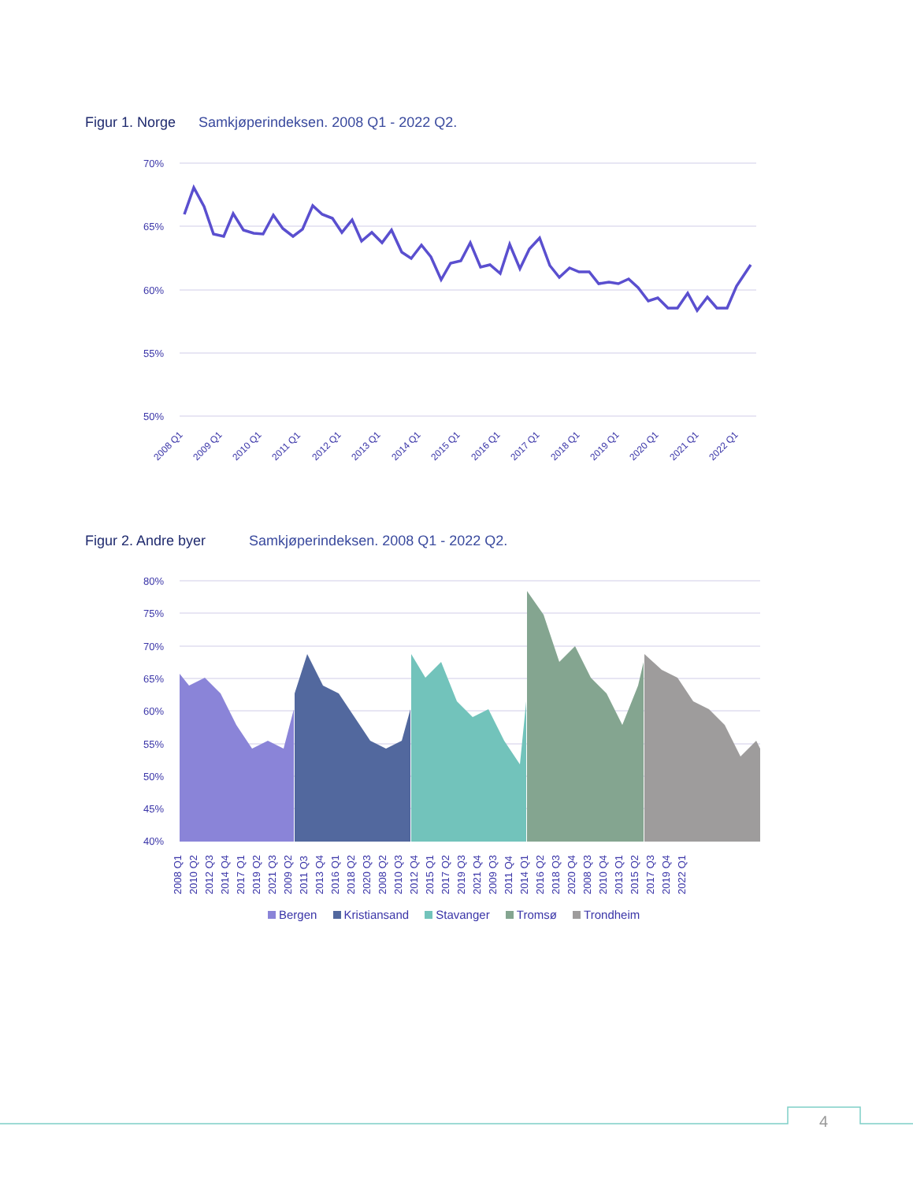Figur 1. Norge Samkjøperindeksen. 2008 Q1 - 2022 Q2.
70%
65%
60%
55%
50%
2008 Q1
2009 Q1
2010 Q1
2011 Q1
2012 Q1
2013 Q1
2014 Q1
2015 Q1
2016 Q1
2017 Q1
2018 Q1
2019 Q1
2020 Q1
2021 Q1
2022 Q1
Figur 2. Andre byer Samkjøperindeksen. 2008 Q1 - 2022 Q2.
80%
75%
70%
65%
60%
55%
50%
45%
40%
2008 Q1 2010 Q2 2012 Q3 2014 Q4 2017 Q1 2019 Q2 2021 Q3 2009 Q2 2011 Q3 2013 Q4 2016 Q1 2018 Q2 2020 Q3 2008 Q2 2010 Q3 2012 Q4 2015 Q1 2017 Q2 2019 Q3 2021 Q4 2009 Q3 2011 Q4 2014 Q1 2016 Q2 2018 Q3 2020 Q4 2008 Q3 2010 Q4 2013 Q1 2015 Q2 2017 Q3 2019 Q4 2022 Q1
Bergen Kristiansand Stavanger Tromsø Trondheim
4